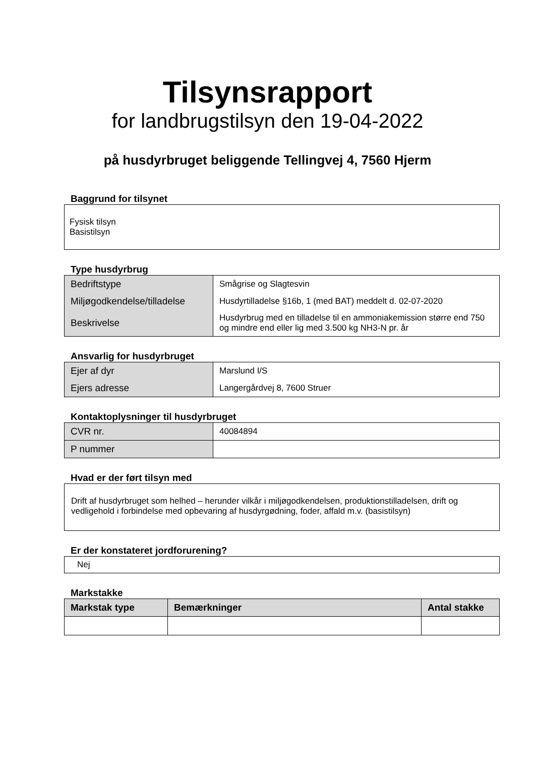Tilsynsrapport
for landbrugstilsyn den 19-04-2022
på husdyrbruget beliggende Tellingvej 4, 7560 Hjerm
Baggrund for tilsynet
Fysisk tilsyn
Basistilsyn
Type husdyrbrug
| Bedriftstype | Smågrise og Slagtesvin |
| Miljøgodkendelse/tilladelse | Husdyrtilladelse §16b, 1 (med BAT) meddelt d. 02-07-2020 |
| Beskrivelse | Husdyrbrug med en tilladelse til en ammoniakemission større end 750 og mindre end eller lig med 3.500 kg NH3-N pr. år |
Ansvarlig for husdyrbruget
| Ejer af dyr | Marslund I/S |
| Ejers adresse | Langergårdvej 8, 7600 Struer |
Kontaktoplysninger til husdyrbruget
| CVR nr. | 40084894 |
| P nummer | |
Hvad er der ført tilsyn med
Drift af husdyrbruget som helhed – herunder vilkår i miljøgodkendelsen, produktionstilladelsen, drift og vedligehold i forbindelse med opbevaring af husdyrgødning, foder, affald m.v. (basistilsyn)
Er der konstateret jordforurening?
Nej
Markstakke
| Markstak type | Bemærkninger | Antal stakke |
| --- | --- | --- |